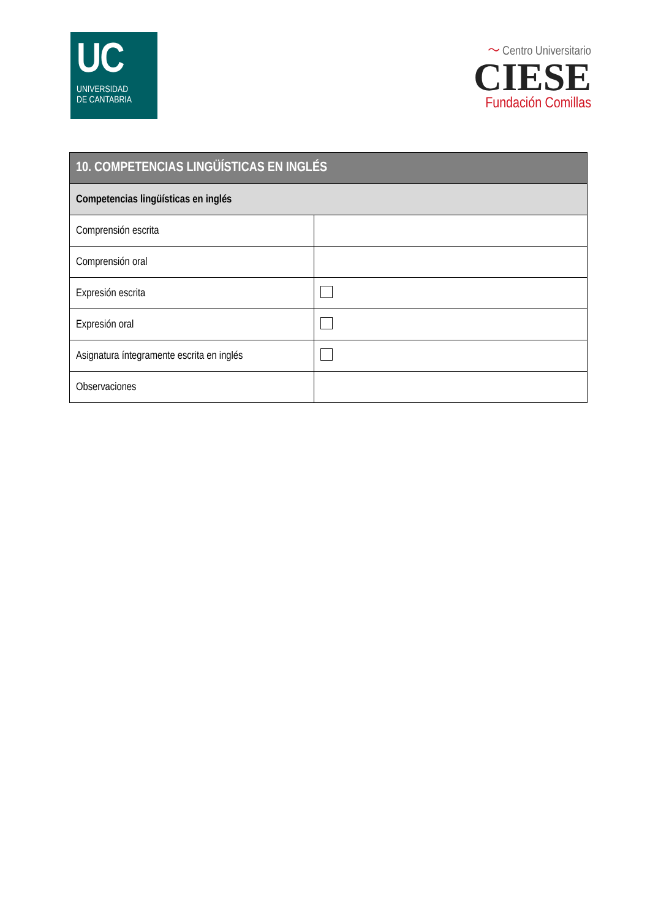UC
UNIVERSIDAD
DE CANTABRIA
〜 Centro Universitario
CIESE
Fundación Comillas
| 10. COMPETENCIAS LINGÜÍSTICAS EN INGLÉS | |
| --- | --- |
| Competencias lingüísticas en inglés | |
| Comprensión escrita | |
| Comprensión oral | |
| Expresión escrita | |
| Expresión oral | |
| Asignatura íntegramente escrita en inglés | |
| Observaciones | |